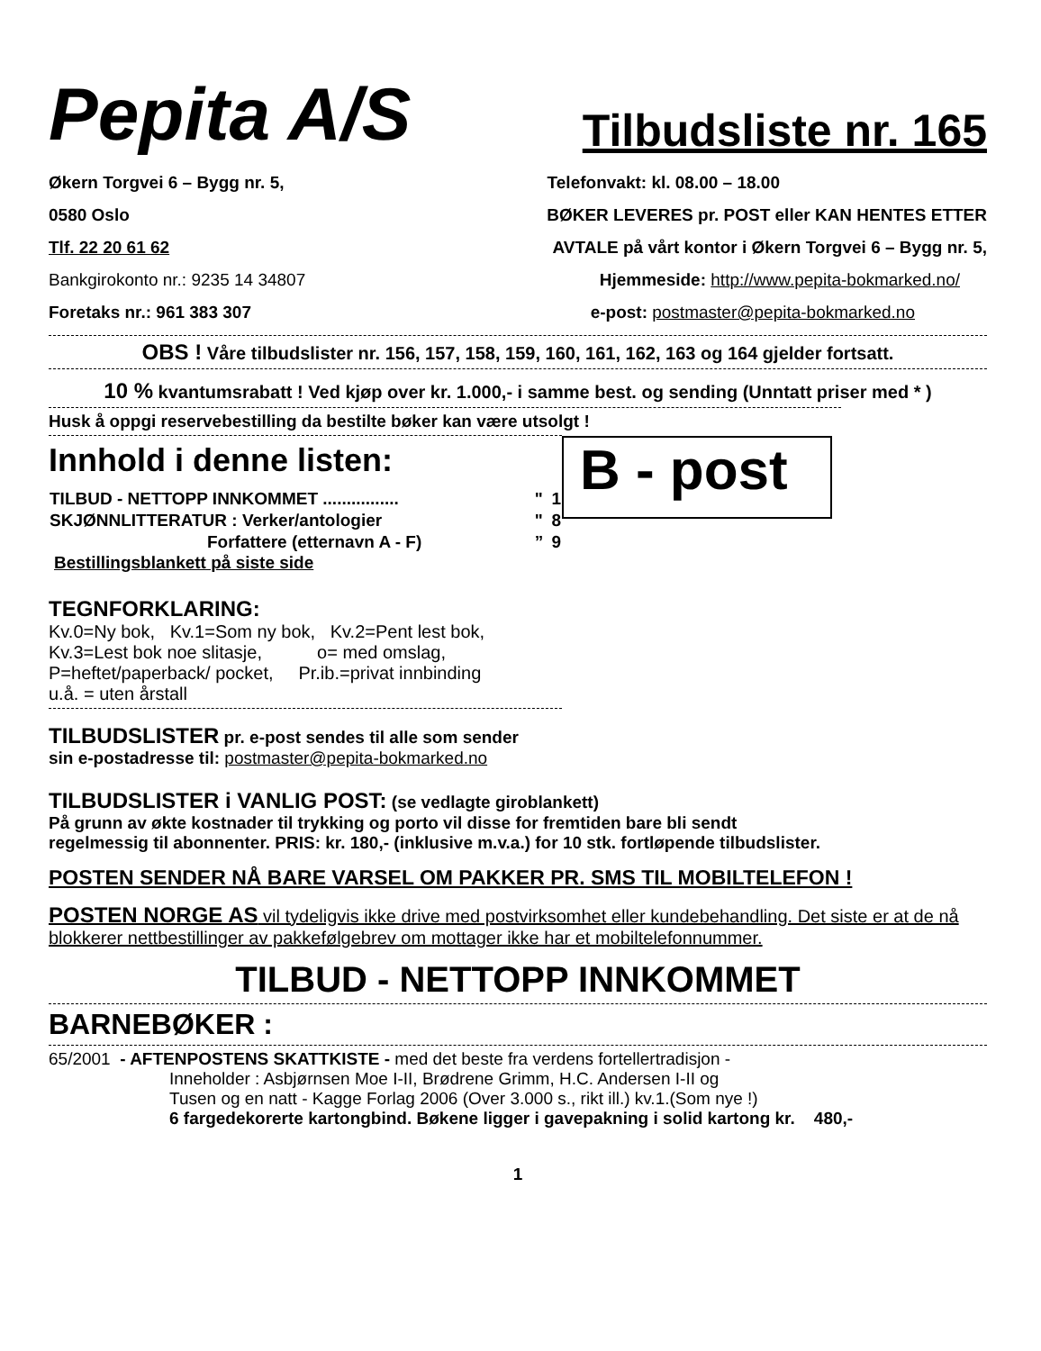Pepita A/S Tilbudsliste nr. 165
Økern Torgvei 6 – Bygg nr. 5, Telefonvakt: kl. 08.00 – 18.00
0580 Oslo BØKER LEVERES pr. POST eller KAN HENTES ETTER
Tlf. 22 20 61 62 AVTALE på vårt kontor i Økern Torgvei 6 – Bygg nr. 5,
Bankgirokonto nr.: 9235 14 34807 Hjemmeside: http://www.pepita-bokmarked.no/
Foretaks nr.: 961 383 307 e-post: postmaster@pepita-bokmarked.no
OBS ! Våre tilbudslister nr. 156, 157, 158, 159, 160, 161, 162, 163 og 164 gjelder fortsatt.
10 % kvantumsrabatt ! Ved kjøp over kr. 1.000,- i samme best. og sending (Unntatt priser med * )
Husk å oppgi reservebestilling da bestilte bøker kan være utsolgt !
Innhold i denne listen:
| TILBUD - NETTOPP INNKOMMET ................ | " | 1 |
| SKJØNNLITTERATUR : Verker/antologier | " | 8 |
| Forfattere (etternavn A - F) | ” | 9 |
Bestillingsblankett på siste side
B - post
TEGNFORKLARING:
Kv.0=Ny bok, Kv.1=Som ny bok, Kv.2=Pent lest bok,
Kv.3=Lest bok noe slitasje, o= med omslag,
P=heftet/paperback/ pocket, Pr.ib.=privat innbinding
u.å. = uten årstall
TILBUDSLISTER pr. e-post sendes til alle som sender
sin e-postadresse til: postmaster@pepita-bokmarked.no
TILBUDSLISTER i VANLIG POST: (se vedlagte giroblankett)
På grunn av økte kostnader til trykking og porto vil disse for fremtiden bare bli sendt
regelmessig til abonnenter. PRIS: kr. 180,- (inklusive m.v.a.) for 10 stk. fortløpende tilbudslister.
POSTEN SENDER NÅ BARE VARSEL OM PAKKER PR. SMS TIL MOBILTELEFON !
POSTEN NORGE AS vil tydeligvis ikke drive med postvirksomhet eller kundebehandling. Det siste er at de nå blokkerer nettbestillinger av pakkefølgebrev om mottager ikke har et mobiltelefonnummer.
TILBUD - NETTOPP INNKOMMET
BARNEBØKER :
65/2001 - AFTENPOSTENS SKATTKISTE - med det beste fra verdens fortellertradisjon -
Inneholder : Asbjørnsen Moe I-II, Brødrene Grimm, H.C. Andersen I-II og
Tusen og en natt - Kagge Forlag 2006 (Over 3.000 s., rikt ill.) kv.1.(Som nye !)
6 fargedekorerte kartongbind. Bøkene ligger i gavepakning i solid kartong kr. 480,-
1